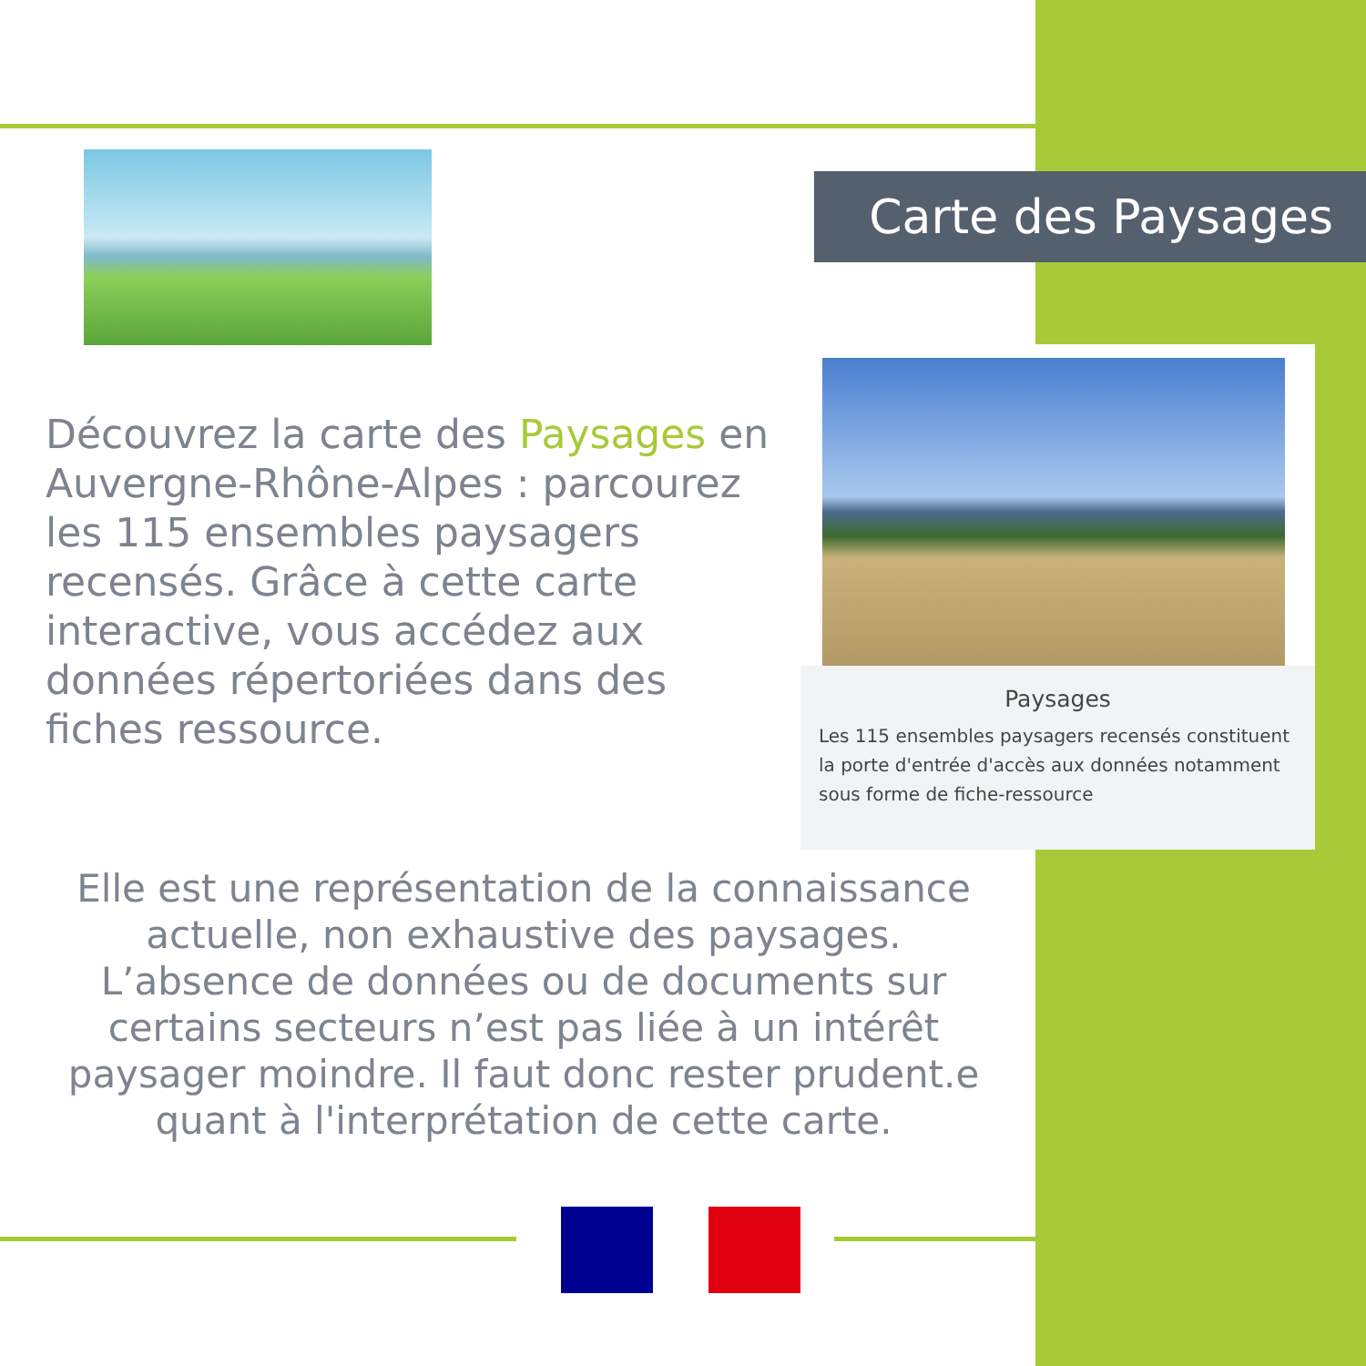Carte des Paysages
Découvrez la carte des Paysages en Auvergne-Rhône-Alpes : parcourez les 115 ensembles paysagers recensés. Grâce à cette carte interactive, vous accédez aux données répertoriées dans des fiches ressource.
Paysages
Les 115 ensembles paysagers recensés constituent la porte d'entrée d'accès aux données notamment sous forme de fiche-ressource
Elle est une représentation de la connaissance actuelle, non exhaustive des paysages. L’absence de données ou de documents sur certains secteurs n’est pas liée à un intérêt paysager moindre. Il faut donc rester prudent.e quant à l'interprétation de cette carte.